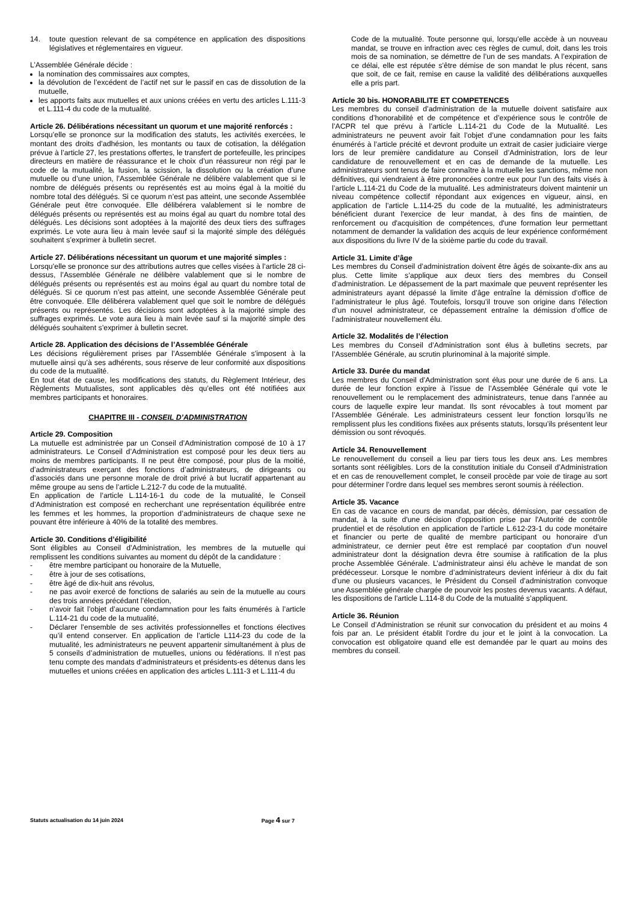14. toute question relevant de sa compétence en application des dispositions législatives et réglementaires en vigueur.
L’Assemblée Générale décide :
la nomination des commissaires aux comptes,
la dévolution de l’excédent de l’actif net sur le passif en cas de dissolution de la mutuelle,
les apports faits aux mutuelles et aux unions créées en vertu des articles L.111-3 et L.111-4 du code de la mutualité.
Article 26. Délibérations nécessitant un quorum et une majorité renforcés :
Lorsqu’elle se prononce sur la modification des statuts, les activités exercées, le montant des droits d’adhésion, les montants ou taux de cotisation, la délégation prévue à l’article 27, les prestations offertes, le transfert de portefeuille, les principes directeurs en matière de réassurance et le choix d’un réassureur non régi par le code de la mutualité, la fusion, la scission, la dissolution ou la création d’une mutuelle ou d’une union, l’Assemblée Générale ne délibère valablement que si le nombre de délégués présents ou représentés est au moins égal à la moitié du nombre total des délégués. Si ce quorum n’est pas atteint, une seconde Assemblée Générale peut être convoquée. Elle délibérera valablement si le nombre de délégués présents ou représentés est au moins égal au quart du nombre total des délégués. Les décisions sont adoptées à la majorité des deux tiers des suffrages exprimés. Le vote aura lieu à main levée sauf si la majorité simple des délégués souhaitent s’exprimer à bulletin secret.
Article 27. Délibérations nécessitant un quorum et une majorité simples :
Lorsqu’elle se prononce sur des attributions autres que celles visées à l’article 28 ci-dessus, l’Assemblée Générale ne délibère valablement que si le nombre de délégués présents ou représentés est au moins égal au quart du nombre total de délégués. Si ce quorum n’est pas atteint, une seconde Assemblée Générale peut être convoquée. Elle délibérera valablement quel que soit le nombre de délégués présents ou représentés. Les décisions sont adoptées à la majorité simple des suffrages exprimés. Le vote aura lieu à main levée sauf si la majorité simple des délégués souhaitent s’exprimer à bulletin secret.
Article 28. Application des décisions de l’Assemblée Générale
Les décisions régulièrement prises par l’Assemblée Générale s’imposent à la mutuelle ainsi qu’à ses adhérents, sous réserve de leur conformité aux dispositions du code de la mutualité.
En tout état de cause, les modifications des statuts, du Règlement Intérieur, des Règlements Mutualistes, sont applicables dès qu’elles ont été notifiées aux membres participants et honoraires.
CHAPITRE III - CONSEIL D’ADMINISTRATION
Article 29. Composition
La mutuelle est administrée par un Conseil d’Administration composé de 10 à 17 administrateurs. Le Conseil d’Administration est composé pour les deux tiers au moins de membres participants. Il ne peut être composé, pour plus de la moitié, d’administrateurs exerçant des fonctions d’administrateurs, de dirigeants ou d’associés dans une personne morale de droit privé à but lucratif appartenant au même groupe au sens de l’article L.212-7 du code de la mutualité.
En application de l’article L.114-16-1 du code de la mutualité, le Conseil d’Administration est composé en recherchant une représentation équilibrée entre les femmes et les hommes, la proportion d’administrateurs de chaque sexe ne pouvant être inférieure à 40% de la totalité des membres.
Article 30. Conditions d’éligibilité
Sont éligibles au Conseil d’Administration, les membres de la mutuelle qui remplissent les conditions suivantes au moment du dépôt de la candidature :
- être membre participant ou honoraire de la Mutuelle,
- être à jour de ses cotisations,
- être âgé de dix-huit ans révolus,
- ne pas avoir exercé de fonctions de salariés au sein de la mutuelle au cours des trois années précédant l’élection,
- n’avoir fait l’objet d’aucune condamnation pour les faits énumérés à l’article L.114-21 du code de la mutualité,
- Déclarer l’ensemble de ses activités professionnelles et fonctions électives qu’il entend conserver. En application de l’article L114-23 du code de la mutualité, les administrateurs ne peuvent appartenir simultanément à plus de 5 conseils d’administration de mutuelles, unions ou fédérations. Il n’est pas tenu compte des mandats d’administrateurs et présidents-es détenus dans les mutuelles et unions créées en application des articles L.111-3 et L.111-4 du
Code de la mutualité. Toute personne qui, lorsqu’elle accède à un nouveau mandat, se trouve en infraction avec ces règles de cumul, doit, dans les trois mois de sa nomination, se démettre de l’un de ses mandats. A l’expiration de ce délai, elle est réputée s’être démise de son mandat le plus récent, sans que soit, de ce fait, remise en cause la validité des délibérations auxquelles elle a pris part.
Article 30 bis. HONORABILITE ET COMPETENCES
Les membres du conseil d’administration de la mutuelle doivent satisfaire aux conditions d’honorabilité et de compétence et d’expérience sous le contrôle de l’ACPR tel que prévu à l’article L.114-21 du Code de la Mutualité. Les administrateurs ne peuvent avoir fait l’objet d’une condamnation pour les faits énumérés à l’article précité et devront produite un extrait de casier judiciaire vierge lors de leur première candidature au Conseil d’Administration, lors de leur candidature de renouvellement et en cas de demande de la mutuelle. Les administrateurs sont tenus de faire connaître à la mutuelle les sanctions, même non définitives, qui viendraient à être prononcées contre eux pour l’un des faits visés à l’article L.114-21 du Code de la mutualité. Les administrateurs doivent maintenir un niveau compétence collectif répondant aux exigences en vigueur, ainsi, en application de l’article L.114-25 du code de la mutualité, les administrateurs bénéficient durant l'exercice de leur mandat, à des fins de maintien, de renforcement ou d'acquisition de compétences, d'une formation leur permettant notamment de demander la validation des acquis de leur expérience conformément aux dispositions du livre IV de la sixième partie du code du travail.
Article 31. Limite d’âge
Les membres du Conseil d’administration doivent être âgés de soixante-dix ans au plus. Cette limite s’applique aux deux tiers des membres du Conseil d’administration. Le dépassement de la part maximale que peuvent représenter les administrateurs ayant dépassé la limite d’âge entraîne la démission d’office de l’administrateur le plus âgé. Toutefois, lorsqu’il trouve son origine dans l’élection d’un nouvel administrateur, ce dépassement entraîne la démission d’office de l’administrateur nouvellement élu.
Article 32. Modalités de l’élection
Les membres du Conseil d’Administration sont élus à bulletins secrets, par l’Assemblée Générale, au scrutin plurinominal à la majorité simple.
Article 33. Durée du mandat
Les membres du Conseil d’Administration sont élus pour une durée de 6 ans. La durée de leur fonction expire à l’issue de l’Assemblée Générale qui vote le renouvellement ou le remplacement des administrateurs, tenue dans l’année au cours de laquelle expire leur mandat. Ils sont révocables à tout moment par l’Assemblée Générale. Les administrateurs cessent leur fonction lorsqu’ils ne remplissent plus les conditions fixées aux présents statuts, lorsqu’ils présentent leur démission ou sont révoqués.
Article 34. Renouvellement
Le renouvellement du conseil a lieu par tiers tous les deux ans. Les membres sortants sont rééligibles. Lors de la constitution initiale du Conseil d’Administration et en cas de renouvellement complet, le conseil procède par voie de tirage au sort pour déterminer l’ordre dans lequel ses membres seront soumis à réélection.
Article 35. Vacance
En cas de vacance en cours de mandat, par décès, démission, par cessation de mandat, à la suite d'une décision d'opposition prise par l'Autorité de contrôle prudentiel et de résolution en application de l'article L.612-23-1 du code monétaire et financier ou perte de qualité de membre participant ou honoraire d’un administrateur, ce dernier peut être est remplacé par cooptation d’un nouvel administrateur dont la désignation devra être soumise à ratification de la plus proche Assemblée Générale. L’administrateur ainsi élu achève le mandat de son prédécesseur. Lorsque le nombre d’administrateurs devient inférieur à dix du fait d’une ou plusieurs vacances, le Président du Conseil d’administration convoque une Assemblée générale chargée de pourvoir les postes devenus vacants. A défaut, les dispositions de l’article L.114-8 du Code de la mutualité s’appliquent.
Article 36. Réunion
Le Conseil d’Administration se réunit sur convocation du président et au moins 4 fois par an. Le président établit l’ordre du jour et le joint à la convocation. La convocation est obligatoire quand elle est demandée par le quart au moins des membres du conseil.
Statuts actualisation du 14 juin 2024 Page 4 sur 7